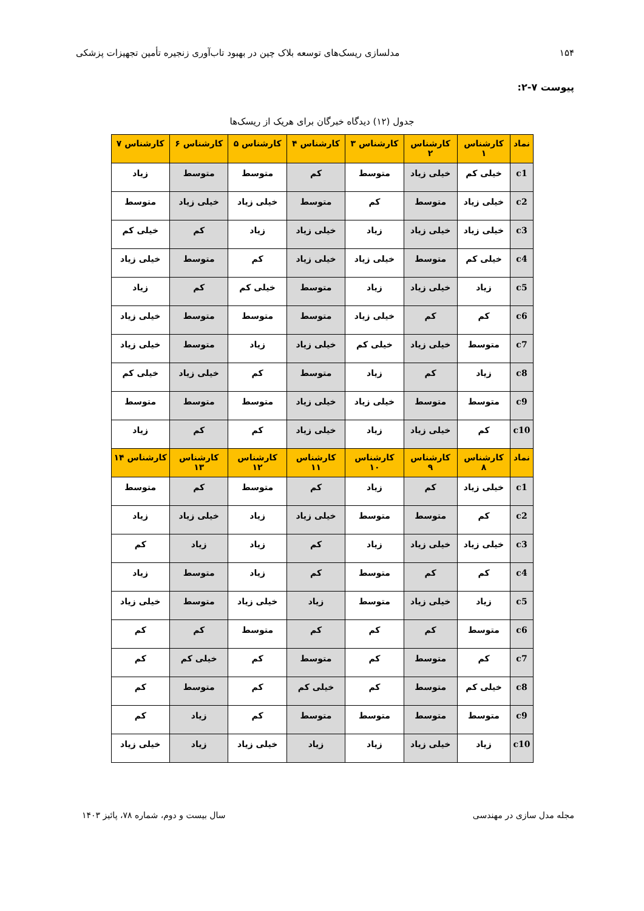۱۵۴ مدلسازی ریسک‌های توسعه بلاک چین در بهبود تاب‌آوری زنجیره تأمین تجهیزات پزشکی
پیوست ۷-۲:
جدول (۱۲) دیدگاه خبرگان برای هریک از ریسک‌ها
| نماد | کارشناس ۱ | کارشناس ۲ | کارشناس ۳ | کارشناس ۴ | کارشناس ۵ | کارشناس ۶ | کارشناس ۷ |
| --- | --- | --- | --- | --- | --- | --- | --- |
| c1 | خیلی کم | خیلی زیاد | متوسط | کم | متوسط | متوسط | زیاد |
| c2 | خیلی زیاد | متوسط | کم | متوسط | خیلی زیاد | خیلی زیاد | متوسط |
| c3 | خیلی زیاد | خیلی زیاد | زیاد | خیلی زیاد | زیاد | کم | خیلی کم |
| c4 | خیلی کم | متوسط | خیلی زیاد | خیلی زیاد | کم | متوسط | خیلی زیاد |
| c5 | زیاد | خیلی زیاد | زیاد | متوسط | خیلی کم | کم | زیاد |
| c6 | کم | کم | خیلی زیاد | متوسط | متوسط | متوسط | خیلی زیاد |
| c7 | متوسط | خیلی زیاد | خیلی کم | خیلی زیاد | زیاد | متوسط | خیلی زیاد |
| c8 | زیاد | کم | زیاد | متوسط | کم | خیلی زیاد | خیلی کم |
| c9 | متوسط | متوسط | خیلی زیاد | خیلی زیاد | متوسط | متوسط | متوسط |
| c10 | کم | خیلی زیاد | زیاد | خیلی زیاد | کم | کم | زیاد |
| نماد | کارشناس ۸ | کارشناس ۹ | کارشناس ۱۰ | کارشناس ۱۱ | کارشناس ۱۲ | کارشناس ۱۳ | کارشناس ۱۴ |
| c1 | خیلی زیاد | کم | زیاد | کم | متوسط | کم | متوسط |
| c2 | کم | متوسط | متوسط | خیلی زیاد | زیاد | خیلی زیاد | زیاد |
| c3 | خیلی زیاد | خیلی زیاد | زیاد | کم | زیاد | زیاد | کم |
| c4 | کم | کم | متوسط | کم | زیاد | متوسط | زیاد |
| c5 | زیاد | خیلی زیاد | متوسط | زیاد | خیلی زیاد | متوسط | خیلی زیاد |
| c6 | متوسط | کم | کم | کم | متوسط | کم | کم |
| c7 | کم | متوسط | کم | متوسط | کم | خیلی کم | کم |
| c8 | خیلی کم | متوسط | کم | خیلی کم | کم | متوسط | کم |
| c9 | متوسط | متوسط | متوسط | متوسط | کم | زیاد | کم |
| c10 | زیاد | خیلی زیاد | زیاد | زیاد | خیلی زیاد | زیاد | خیلی زیاد |
مجله مدل سازی در مهندسی سال بیست و دوم، شماره ۷۸، پائیز ۱۴۰۳